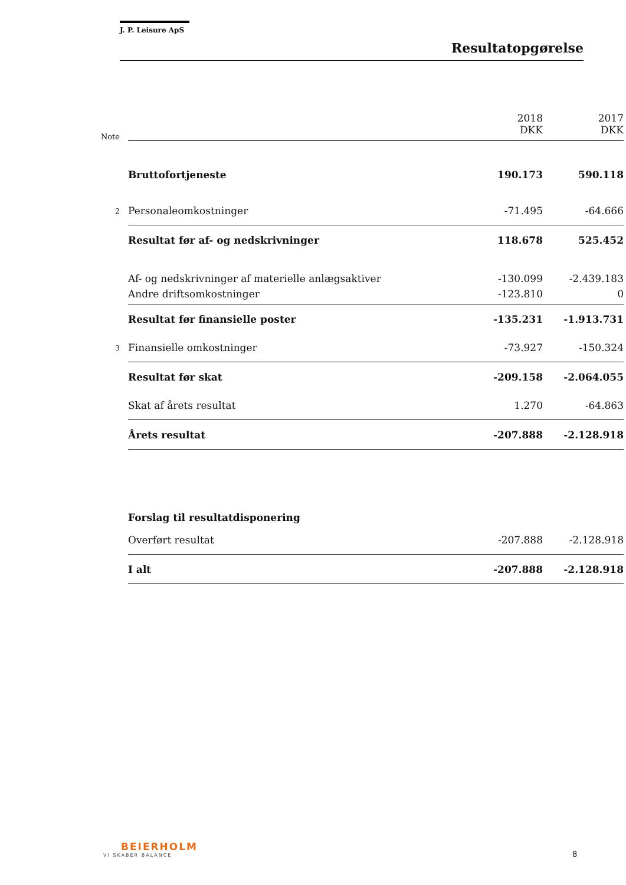J. P. Leisure ApS
Resultatopgørelse
| Note | | 2018 DKK | 2017 DKK |
| --- | --- | --- | --- |
| | Bruttofortjeneste | 190.173 | 590.118 |
| 2 | Personaleomkostninger | -71.495 | -64.666 |
| | Resultat før af- og nedskrivninger | 118.678 | 525.452 |
| | Af- og nedskrivninger af materielle anlægsaktiver | -130.099 | -2.439.183 |
| | Andre driftsomkostninger | -123.810 | 0 |
| | Resultat før finansielle poster | -135.231 | -1.913.731 |
| 3 | Finansielle omkostninger | -73.927 | -150.324 |
| | Resultat før skat | -209.158 | -2.064.055 |
| | Skat af årets resultat | 1.270 | -64.863 |
| | Årets resultat | -207.888 | -2.128.918 |
| | Forslag til resultatdisponering | | |
| | Overført resultat | -207.888 | -2.128.918 |
| | I alt | -207.888 | -2.128.918 |
BEIERHOLM
VI SKABER BALANCE
8